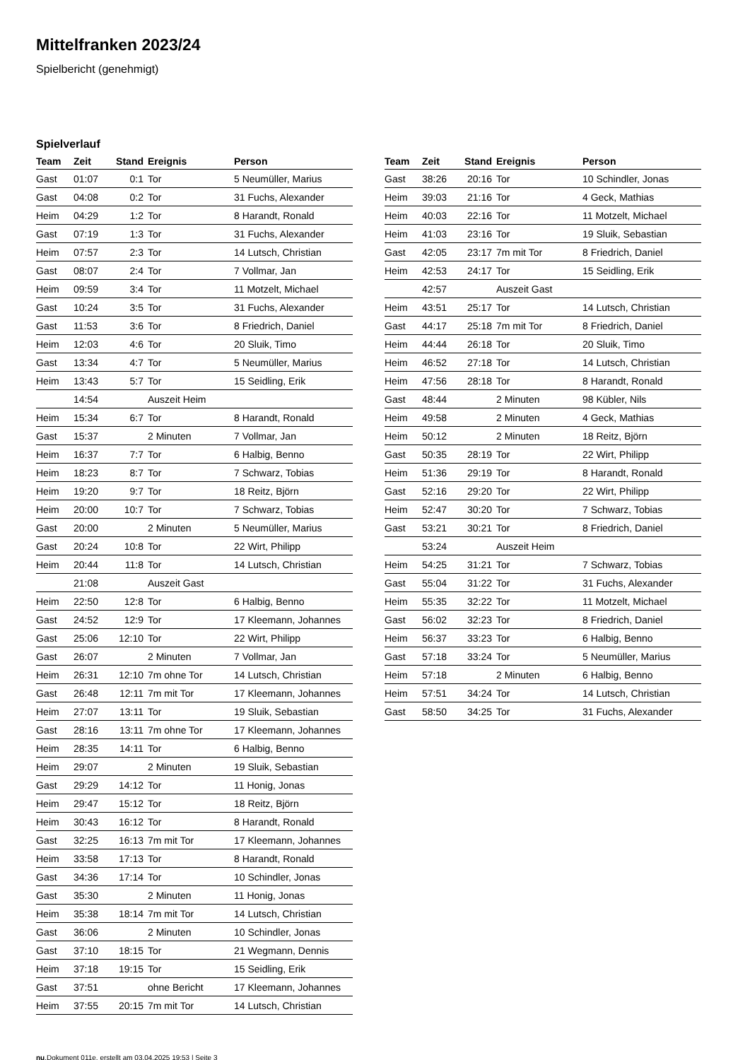Mittelfranken 2023/24
Spielbericht (genehmigt)
Spielverlauf
| Team | Zeit | Stand | Ereignis | Person |
| --- | --- | --- | --- | --- |
| Gast | 01:07 | 0:1 | Tor | 5 Neumüller, Marius |
| Gast | 04:08 | 0:2 | Tor | 31 Fuchs, Alexander |
| Heim | 04:29 | 1:2 | Tor | 8 Harandt, Ronald |
| Gast | 07:19 | 1:3 | Tor | 31 Fuchs, Alexander |
| Heim | 07:57 | 2:3 | Tor | 14 Lutsch, Christian |
| Gast | 08:07 | 2:4 | Tor | 7 Vollmar, Jan |
| Heim | 09:59 | 3:4 | Tor | 11 Motzelt, Michael |
| Gast | 10:24 | 3:5 | Tor | 31 Fuchs, Alexander |
| Gast | 11:53 | 3:6 | Tor | 8 Friedrich, Daniel |
| Heim | 12:03 | 4:6 | Tor | 20 Sluik, Timo |
| Gast | 13:34 | 4:7 | Tor | 5 Neumüller, Marius |
| Heim | 13:43 | 5:7 | Tor | 15 Seidling, Erik |
| | 14:54 | | Auszeit Heim | |
| Heim | 15:34 | 6:7 | Tor | 8 Harandt, Ronald |
| Gast | 15:37 | | 2 Minuten | 7 Vollmar, Jan |
| Heim | 16:37 | 7:7 | Tor | 6 Halbig, Benno |
| Heim | 18:23 | 8:7 | Tor | 7 Schwarz, Tobias |
| Heim | 19:20 | 9:7 | Tor | 18 Reitz, Björn |
| Heim | 20:00 | 10:7 | Tor | 7 Schwarz, Tobias |
| Gast | 20:00 | | 2 Minuten | 5 Neumüller, Marius |
| Gast | 20:24 | 10:8 | Tor | 22 Wirt, Philipp |
| Heim | 20:44 | 11:8 | Tor | 14 Lutsch, Christian |
| | 21:08 | | Auszeit Gast | |
| Heim | 22:50 | 12:8 | Tor | 6 Halbig, Benno |
| Gast | 24:52 | 12:9 | Tor | 17 Kleemann, Johannes |
| Gast | 25:06 | 12:10 | Tor | 22 Wirt, Philipp |
| Gast | 26:07 | | 2 Minuten | 7 Vollmar, Jan |
| Heim | 26:31 | 12:10 | 7m ohne Tor | 14 Lutsch, Christian |
| Gast | 26:48 | 12:11 | 7m mit Tor | 17 Kleemann, Johannes |
| Heim | 27:07 | 13:11 | Tor | 19 Sluik, Sebastian |
| Gast | 28:16 | 13:11 | 7m ohne Tor | 17 Kleemann, Johannes |
| Heim | 28:35 | 14:11 | Tor | 6 Halbig, Benno |
| Heim | 29:07 | | 2 Minuten | 19 Sluik, Sebastian |
| Gast | 29:29 | 14:12 | Tor | 11 Honig, Jonas |
| Heim | 29:47 | 15:12 | Tor | 18 Reitz, Björn |
| Heim | 30:43 | 16:12 | Tor | 8 Harandt, Ronald |
| Gast | 32:25 | 16:13 | 7m mit Tor | 17 Kleemann, Johannes |
| Heim | 33:58 | 17:13 | Tor | 8 Harandt, Ronald |
| Gast | 34:36 | 17:14 | Tor | 10 Schindler, Jonas |
| Gast | 35:30 | | 2 Minuten | 11 Honig, Jonas |
| Heim | 35:38 | 18:14 | 7m mit Tor | 14 Lutsch, Christian |
| Gast | 36:06 | | 2 Minuten | 10 Schindler, Jonas |
| Gast | 37:10 | 18:15 | Tor | 21 Wegmann, Dennis |
| Heim | 37:18 | 19:15 | Tor | 15 Seidling, Erik |
| Gast | 37:51 | | ohne Bericht | 17 Kleemann, Johannes |
| Heim | 37:55 | 20:15 | 7m mit Tor | 14 Lutsch, Christian |
| Team | Zeit | Stand | Ereignis | Person |
| --- | --- | --- | --- | --- |
| Gast | 38:26 | 20:16 | Tor | 10 Schindler, Jonas |
| Heim | 39:03 | 21:16 | Tor | 4 Geck, Mathias |
| Heim | 40:03 | 22:16 | Tor | 11 Motzelt, Michael |
| Heim | 41:03 | 23:16 | Tor | 19 Sluik, Sebastian |
| Gast | 42:05 | 23:17 | 7m mit Tor | 8 Friedrich, Daniel |
| Heim | 42:53 | 24:17 | Tor | 15 Seidling, Erik |
| | 42:57 | | Auszeit Gast | |
| Heim | 43:51 | 25:17 | Tor | 14 Lutsch, Christian |
| Gast | 44:17 | 25:18 | 7m mit Tor | 8 Friedrich, Daniel |
| Heim | 44:44 | 26:18 | Tor | 20 Sluik, Timo |
| Heim | 46:52 | 27:18 | Tor | 14 Lutsch, Christian |
| Heim | 47:56 | 28:18 | Tor | 8 Harandt, Ronald |
| Gast | 48:44 | | 2 Minuten | 98 Kübler, Nils |
| Heim | 49:58 | | 2 Minuten | 4 Geck, Mathias |
| Heim | 50:12 | | 2 Minuten | 18 Reitz, Björn |
| Gast | 50:35 | 28:19 | Tor | 22 Wirt, Philipp |
| Heim | 51:36 | 29:19 | Tor | 8 Harandt, Ronald |
| Gast | 52:16 | 29:20 | Tor | 22 Wirt, Philipp |
| Heim | 52:47 | 30:20 | Tor | 7 Schwarz, Tobias |
| Gast | 53:21 | 30:21 | Tor | 8 Friedrich, Daniel |
| | 53:24 | | Auszeit Heim | |
| Heim | 54:25 | 31:21 | Tor | 7 Schwarz, Tobias |
| Gast | 55:04 | 31:22 | Tor | 31 Fuchs, Alexander |
| Heim | 55:35 | 32:22 | Tor | 11 Motzelt, Michael |
| Gast | 56:02 | 32:23 | Tor | 8 Friedrich, Daniel |
| Heim | 56:37 | 33:23 | Tor | 6 Halbig, Benno |
| Gast | 57:18 | 33:24 | Tor | 5 Neumüller, Marius |
| Heim | 57:18 | | 2 Minuten | 6 Halbig, Benno |
| Heim | 57:51 | 34:24 | Tor | 14 Lutsch, Christian |
| Gast | 58:50 | 34:25 | Tor | 31 Fuchs, Alexander |
nu.Dokument 011e, erstellt am 03.04.2025 19:53 | Seite 3